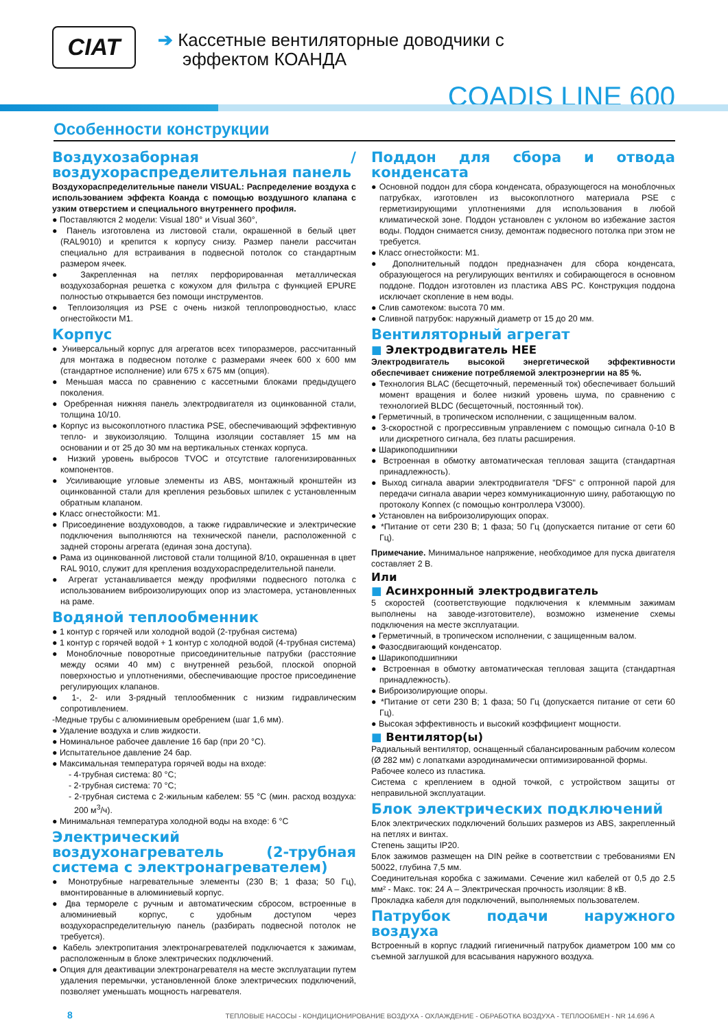CIAT
➔ Кассетные вентиляторные доводчики с
эффектом КОАНДА
COADIS LINE 600
Особенности конструкции
Воздухозаборная / воздухораспределительная панель
Воздухораспределительные панели VISUAL: Распределение воздуха с использованием эффекта Коанда с помощью воздушного клапана с узким отверстием и специального внутреннего профиля.
● Поставляются 2 модели: Visual 180° и Visual 360°,
● Панель изготовлена из листовой стали, окрашенной в белый цвет (RAL9010) и крепится к корпусу снизу. Размер панели рассчитан специально для встраивания в подвесной потолок со стандартным размером ячеек.
● Закрепленная на петлях перфорированная металлическая воздухозаборная решетка с кожухом для фильтра с функцией EPURE полностью открывается без помощи инструментов.
● Теплоизоляция из PSE с очень низкой теплопроводностью, класс огнестойкости M1.
Корпус
● Универсальный корпус для агрегатов всех типоразмеров, рассчитанный для монтажа в подвесном потолке с размерами ячеек 600 x 600 мм (стандартное исполнение) или 675 x 675 мм (опция).
● Меньшая масса по сравнению с кассетными блоками предыдущего поколения.
● Оребренная нижняя панель электродвигателя из оцинкованной стали, толщина 10/10.
● Корпус из высокоплотного пластика PSE, обеспечивающий эффективную тепло- и звукоизоляцию. Толщина изоляции составляет 15 мм на основании и от 25 до 30 мм на вертикальных стенках корпуса.
● Низкий уровень выбросов TVOC и отсутствие галогенизированных компонентов.
● Усиливающие угловые элементы из ABS, монтажный кронштейн из оцинкованной стали для крепления резьбовых шпилек с установленным обратным клапаном.
● Класс огнестойкости: M1.
● Присоединение воздуховодов, а также гидравлические и электрические подключения выполняются на технической панели, расположенной с задней стороны агрегата (единая зона доступа).
● Рама из оцинкованной листовой стали толщиной 8/10, окрашенная в цвет RAL 9010, служит для крепления воздухораспределительной панели.
● Агрегат устанавливается между профилями подвесного потолка с использованием виброизолирующих опор из эластомера, установленных на раме.
Водяной теплообменник
● 1 контур с горячей или холодной водой (2-трубная система)
● 1 контур с горячей водой + 1 контур с холодной водой (4-трубная система)
● Моноблочные поворотные присоединительные патрубки (расстояние между осями 40 мм) с внутренней резьбой, плоской опорной поверхностью и уплотнениями, обеспечивающие простое присоединение регулирующих клапанов.
● 1-, 2- или 3-рядный теплообменник с низким гидравлическим сопротивлением.
-Медные трубы с алюминиевым оребрением (шаг 1,6 мм).
● Удаление воздуха и слив жидкости.
● Номинальное рабочее давление 16 бар (при 20 °C).
● Испытательное давление 24 бар.
● Максимальная температура горячей воды на входе:
- 4-трубная система: 80 °C;
- 2-трубная система: 70 °C;
- 2-трубная система с 2-жильным кабелем: 55 °C (мин. расход воздуха: 200 м<sup>3</sup>/ч).
● Минимальная температура холодной воды на входе: 6 °C
Электрический воздухонагреватель (2-трубная система с электронагревателем)
● Монотрубные нагревательные элементы (230 В; 1 фаза; 50 Гц), вмонтированные в алюминиевый корпус.
● Два термореле с ручным и автоматическим сбросом, встроенные в алюминиевый корпус, с удобным доступом через воздухораспределительную панель (разбирать подвесной потолок не требуется).
● Кабель электропитания электронагревателей подключается к зажимам, расположенным в блоке электрических подключений.
● Опция для деактивации электронагревателя на месте эксплуатации путем удаления перемычки, установленной блоке электрических подключений, позволяет уменьшать мощность нагревателя.
Поддон для сбора и отвода конденсата
● Основной поддон для сбора конденсата, образующегося на моноблочных патрубках, изготовлен из высокоплотного материала PSE с герметизирующими уплотнениями для использования в любой климатической зоне. Поддон установлен с уклоном во избежание застоя воды. Поддон снимается снизу, демонтаж подвесного потолка при этом не требуется.
● Класс огнестойкости: M1.
● Дополнительный поддон предназначен для сбора конденсата, образующегося на регулирующих вентилях и собирающегося в основном поддоне. Поддон изготовлен из пластика ABS PC. Конструкция поддона исключает скопление в нем воды.
● Слив самотеком: высота 70 мм.
● Сливной патрубок: наружный диаметр от 15 до 20 мм.
Вентиляторный агрегат
■ Электродвигатель HEE
Электродвигатель высокой энергетической эффективности обеспечивает снижение потребляемой электроэнергии на 85 %.
● Технология BLAC (бесщеточный, переменный ток) обеспечивает больший момент вращения и более низкий уровень шума, по сравнению с технологией BLDC (бесщеточный, постоянный ток).
● Герметичный, в тропическом исполнении, с защищенным валом.
● 3-скоростной с прогрессивным управлением с помощью сигнала 0-10 В или дискретного сигнала, без платы расширения.
● Шарикоподшипники
● Встроенная в обмотку автоматическая тепловая защита (стандартная принадлежность).
● Выход сигнала аварии электродвигателя "DFS" с оптронной парой для передачи сигнала аварии через коммуникационную шину, работающую по протоколу Konnex (с помощью контроллера V3000).
● Установлен на виброизолирующих опорах.
● *Питание от сети 230 В; 1 фаза; 50 Гц (допускается питание от сети 60 Гц).
Примечание. Минимальное напряжение, необходимое для пуска двигателя составляет 2 В.
Или
■ Асинхронный электродвигатель
5 скоростей (соответствующие подключения к клеммным зажимам выполнены на заводе-изготовителе), возможно изменение схемы подключения на месте эксплуатации.
● Герметичный, в тропическом исполнении, с защищенным валом.
● Фазосдвигающий конденсатор.
● Шарикоподшипники
● Встроенная в обмотку автоматическая тепловая защита (стандартная принадлежность).
● Виброизолирующие опоры.
● *Питание от сети 230 В; 1 фаза; 50 Гц (допускается питание от сети 60 Гц).
● Высокая эффективность и высокий коэффициент мощности.
■ Вентилятор(ы)
Радиальный вентилятор, оснащенный сбалансированным рабочим колесом (Ø 282 мм) с лопатками аэродинамически оптимизированной формы.
Рабочее колесо из пластика.
Система с креплением в одной точкой, с устройством защиты от неправильной эксплуатации.
Блок электрических подключений
Блок электрических подключений больших размеров из ABS, закрепленный на петлях и винтах.
Степень защиты IP20.
Блок зажимов размещен на DIN рейке в соответствии с требованиями EN 50022, глубина 7,5 мм.
Соединительная коробка с зажимами. Сечение жил кабелей от 0,5 до 2.5 мм² - Макс. ток: 24 A – Электрическая прочность изоляции: 8 кВ.
Прокладка кабеля для подключений, выполняемых пользователем.
Патрубок подачи наружного воздуха
Встроенный в корпус гладкий гигиеничный патрубок диаметром 100 мм со съемной заглушкой для всасывания наружного воздуха.
8 ТЕПЛОВЫЕ НАСОСЫ - КОНДИЦИОНИРОВАНИЕ ВОЗДУХА - ОХЛАЖДЕНИЕ - ОБРАБОТКА ВОЗДУХА - ТЕПЛООБМЕН - NR 14.696 A